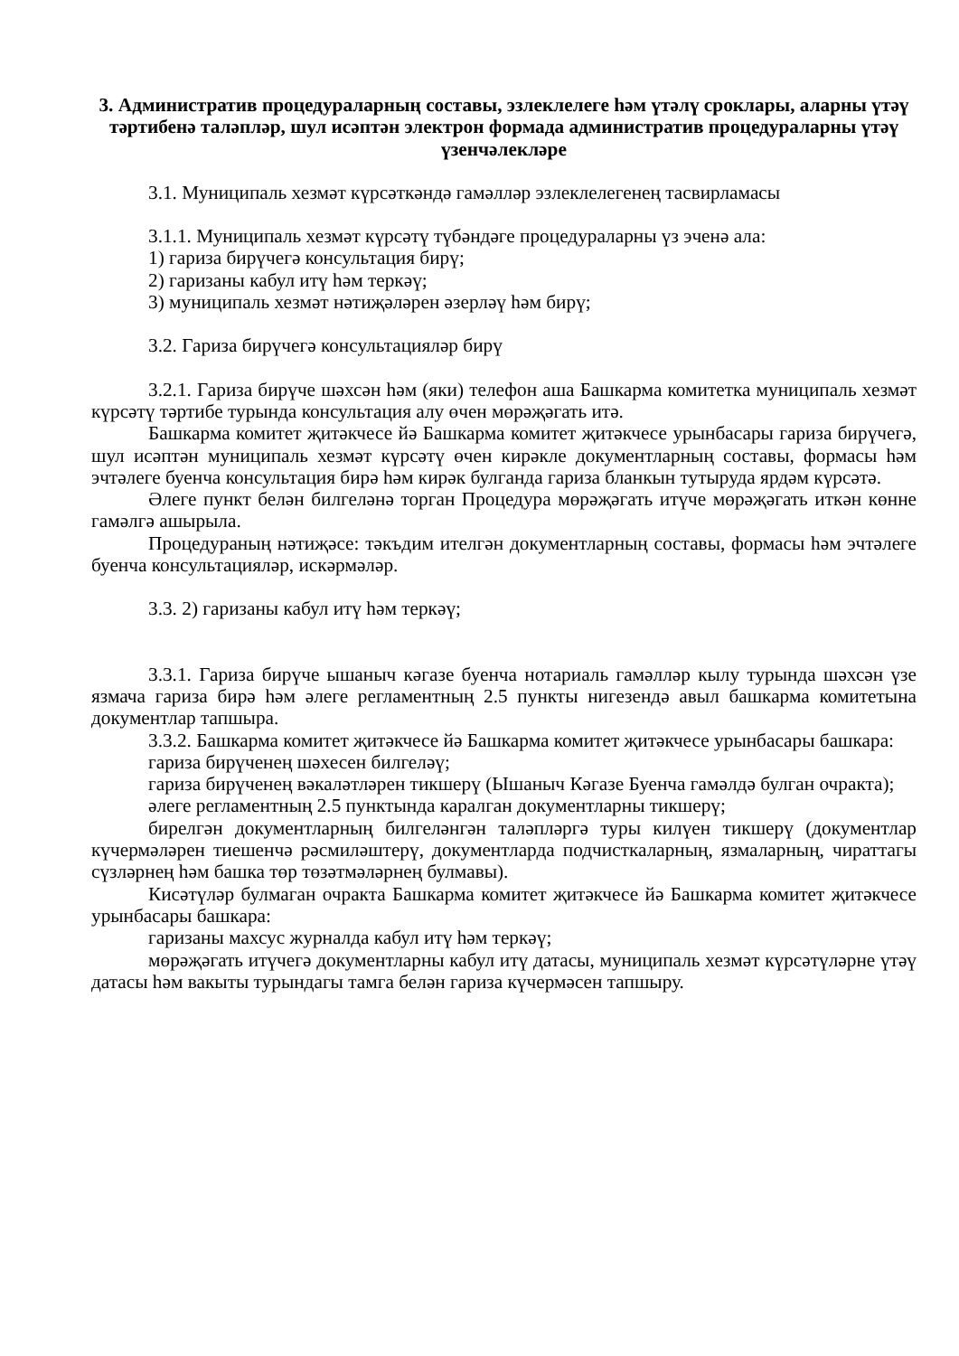3. Административ процедураларның составы, эзлеклелеге һәм үтәлү сроклары, аларны үтәү тәртибенә таләпләр, шул исәптән электрон формада административ процедураларны үтәү үзенчәлекләре
3.1. Муниципаль хезмәт күрсәткәндә гамәлләр эзлеклелегенең тасвирламасы
3.1.1. Муниципаль хезмәт күрсәтү түбәндәге процедураларны үз эченә ала:
1) гариза бирүчегә консультация бирү;
2) гаризаны кабул итү һәм теркәү;
3) муниципаль хезмәт нәтиҗәләрен әзерләү һәм бирү;
3.2. Гариза бирүчегә консультацияләр бирү
3.2.1. Гариза бирүче шәхсән һәм (яки) телефон аша Башкарма комитетка муниципаль хезмәт күрсәтү тәртибе турында консультация алу өчен мөрәҗәгать итә.
Башкарма комитет җитәкчесе йә Башкарма комитет җитәкчесе урынбасары гариза бирүчегә, шул исәптән муниципаль хезмәт күрсәтү өчен кирәкле документларның составы, формасы һәм эчтәлеге буенча консультация бирә һәм кирәк булганда гариза бланкын тутыруда ярдәм күрсәтә.
Әлеге пункт белән билгеләнә торган Процедура мөрәҗәгать итүче мөрәҗәгать иткән көнне гамәлгә ашырыла.
Процедураның нәтиҗәсе: тәкъдим ителгән документларның составы, формасы һәм эчтәлеге буенча консультацияләр, искәрмәләр.
3.3. 2) гаризаны кабул итү һәм теркәү;
3.3.1. Гариза бирүче ышаныч кәгазе буенча нотариаль гамәлләр кылу турында шәхсән үзе язмача гариза бирә һәм әлеге регламентның 2.5 пункты нигезендә авыл башкарма комитетына документлар тапшыра.
3.3.2. Башкарма комитет җитәкчесе йә Башкарма комитет җитәкчесе урынбасары башкара:
гариза бирүченең шәхесен билгеләү;
гариза бирүченең вәкаләтләрен тикшерү (Ышаныч Кәгазе Буенча гамәлдә булган очракта);
әлеге регламентның 2.5 пунктында каралган документларны тикшерү;
бирелгән документларның билгеләнгән таләпләргә туры килүен тикшерү (документлар күчермәләрен тиешенчә рәсмиләштерү, документларда подчисткаларның, язмаларның, чираттагы сүзләрнең һәм башка төр төзәтмәләрнең булмавы).
Кисәтүләр булмаган очракта Башкарма комитет җитәкчесе йә Башкарма комитет җитәкчесе урынбасары башкара:
гаризаны махсус журналда кабул итү һәм теркәү;
мөрәҗәгать итүчегә документларны кабул итү датасы, муниципаль хезмәт күрсәтүләрне үтәү датасы һәм вакыты турындагы тамга белән гариза күчермәсен тапшыру.